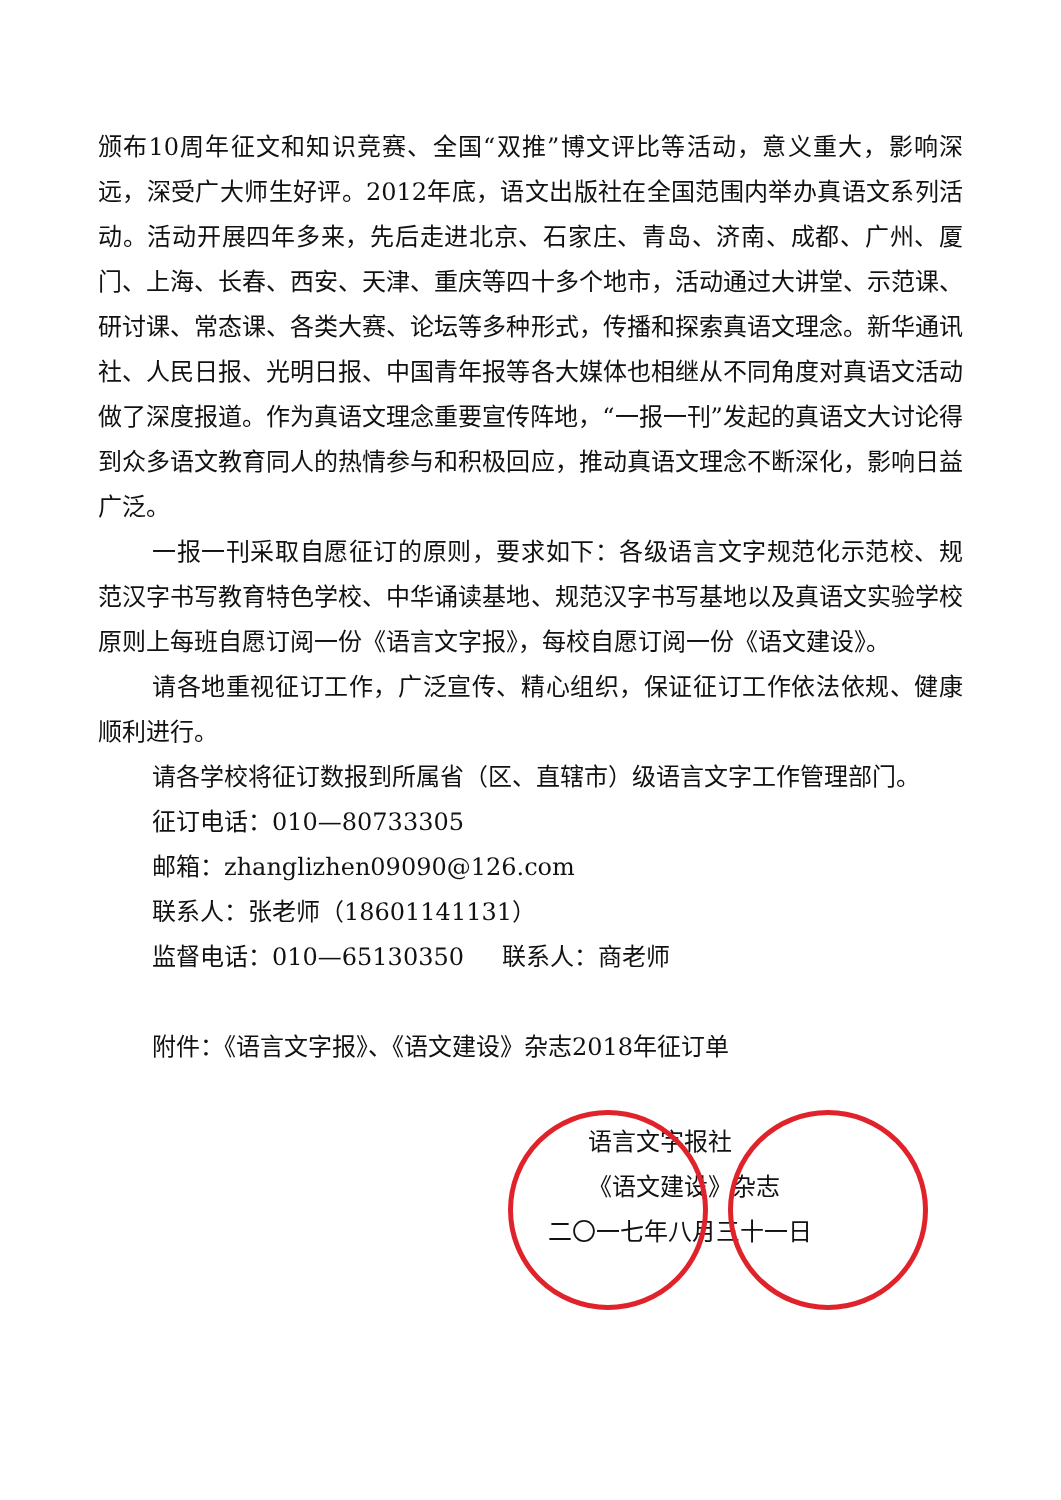颁布10周年征文和知识竞赛、全国“双推”博文评比等活动，意义重大，影响深远，深受广大师生好评。2012年底，语文出版社在全国范围内举办真语文系列活动。活动开展四年多来，先后走进北京、石家庄、青岛、济南、成都、广州、厦门、上海、长春、西安、天津、重庆等四十多个地市，活动通过大讲堂、示范课、研讨课、常态课、各类大赛、论坛等多种形式，传播和探索真语文理念。新华通讯社、人民日报、光明日报、中国青年报等各大媒体也相继从不同角度对真语文活动做了深度报道。作为真语文理念重要宣传阵地，“一报一刊”发起的真语文大讨论得到众多语文教育同人的热情参与和积极回应，推动真语文理念不断深化，影响日益广泛。
一报一刊采取自愿征订的原则，要求如下：各级语言文字规范化示范校、规范汉字书写教育特色学校、中华诵读基地、规范汉字书写基地以及真语文实验学校原则上每班自愿订阅一份《语言文字报》，每校自愿订阅一份《语文建设》。
请各地重视征订工作，广泛宣传、精心组织，保证征订工作依法依规、健康顺利进行。
请各学校将征订数报到所属省（区、直辖市）级语言文字工作管理部门。
征订电话：010—80733305
邮箱：zhanglizhen09090@126.com
联系人：张老师（18601141131）
监督电话：010—65130350 联系人：商老师
附件：《语言文字报》、《语文建设》杂志2018年征订单
语言文字报社
《语文建设》杂志
二〇一七年八月三十一日